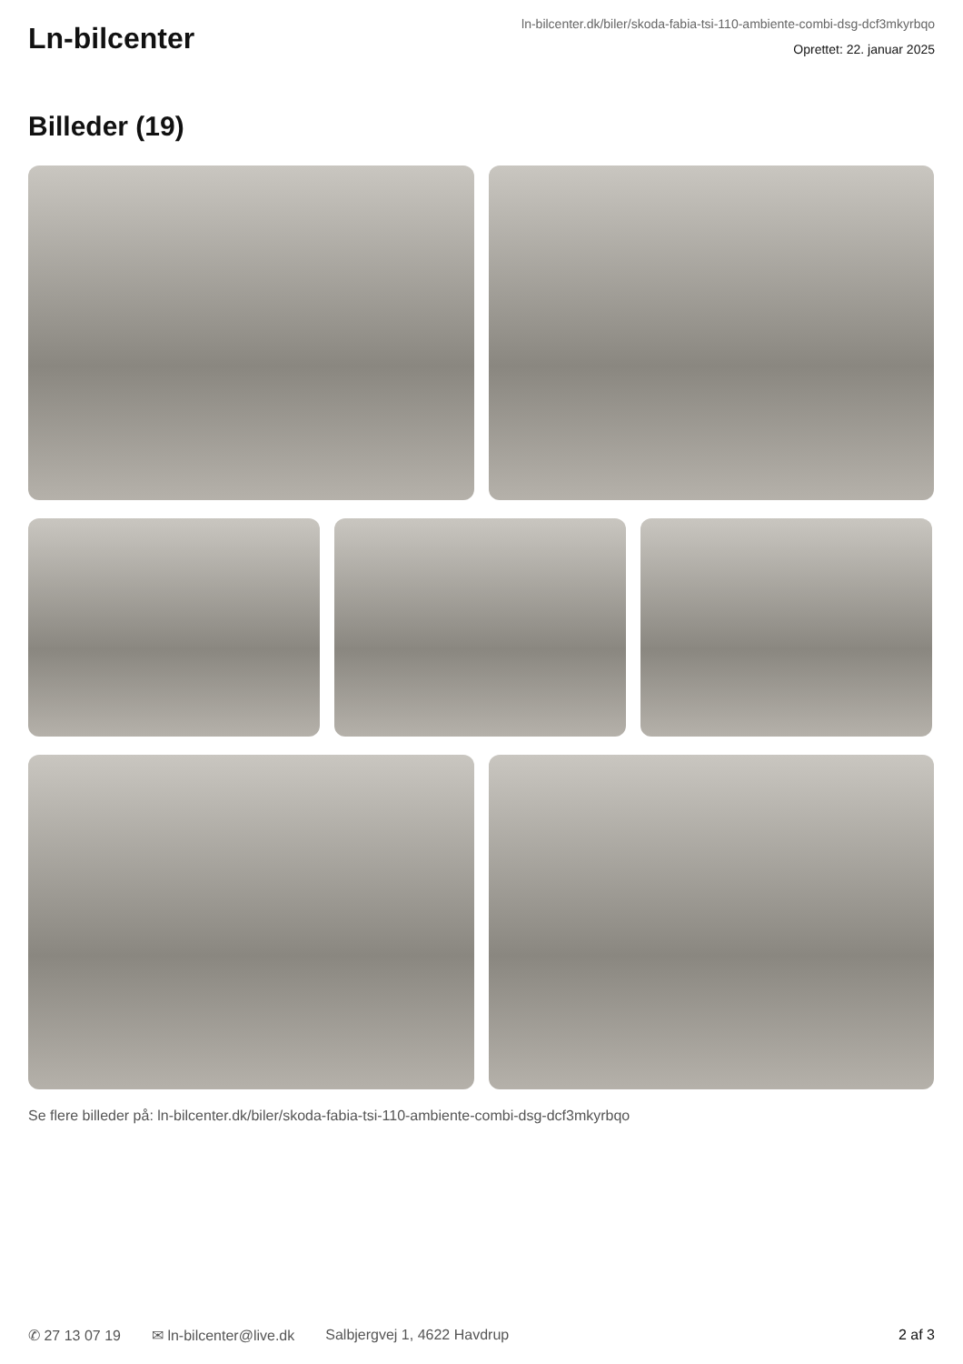Ln-bilcenter
ln-bilcenter.dk/biler/skoda-fabia-tsi-110-ambiente-combi-dsg-dcf3mkyrbqo
Oprettet: 22. januar 2025
Billeder (19)
Se flere billeder på: ln-bilcenter.dk/biler/skoda-fabia-tsi-110-ambiente-combi-dsg-dcf3mkyrbqo
✆ 27 13 07 19 ✉ ln-bilcenter@live.dk Salbjergvej 1, 4622 Havdrup 2 af 3